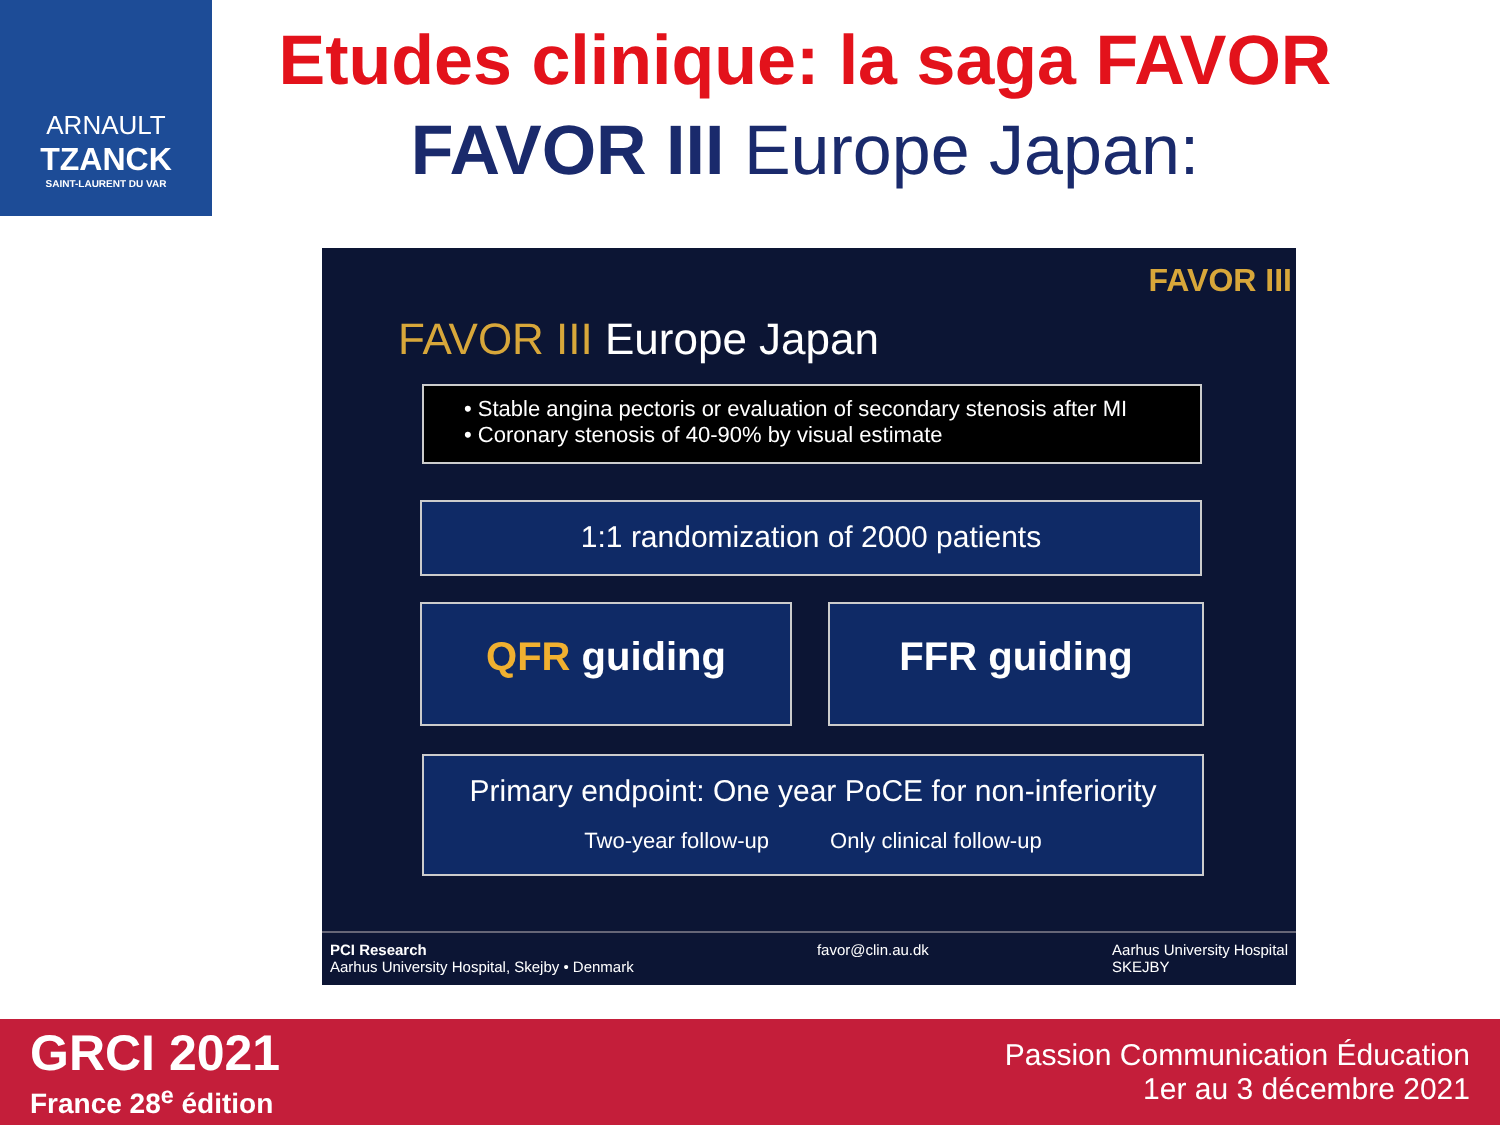ARNAULT
TZANCK
SAINT-LAURENT DU VAR
Etudes clinique: la saga FAVOR
FAVOR III Europe Japan:
FAVOR III
FAVOR III Europe Japan
• Stable angina pectoris or evaluation of secondary stenosis after MI
• Coronary stenosis of 40-90% by visual estimate
1:1 randomization of 2000 patients
QFR guiding FFR guiding
Primary endpoint: One year PoCE for non-inferiority
Two-year follow-up Only clinical follow-up
PCI Research
Aarhus University Hospital, Skejby • Denmark
favor@clin.au.dk Aarhus University Hospital
SKEJBY
GRCI 2021
France 28<sup>e</sup> édition
Passion Communication Éducation
1er au 3 décembre 2021